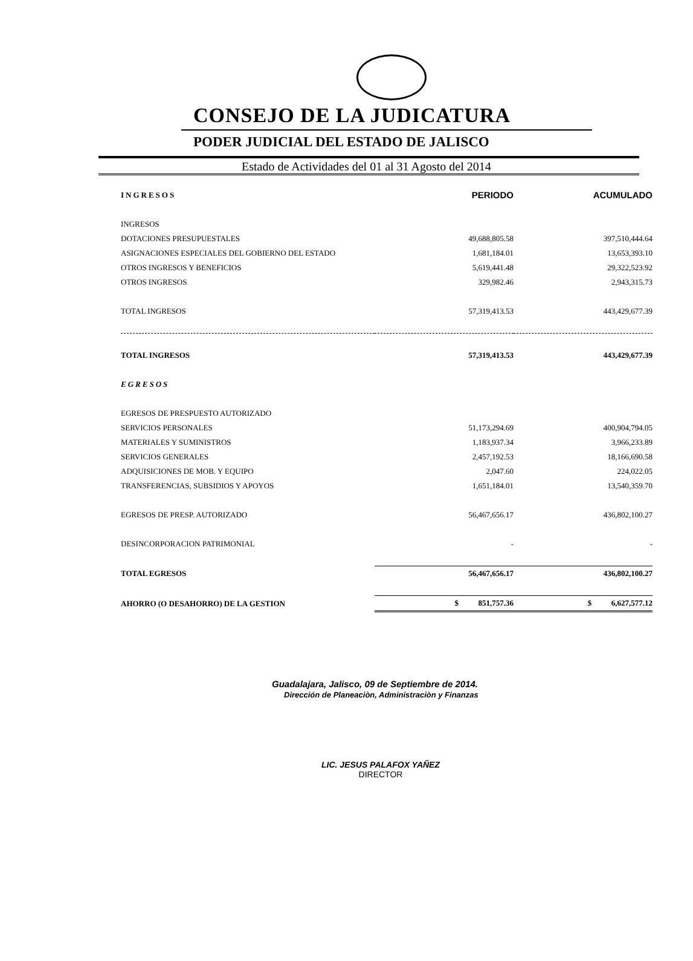CONSEJO DE LA JUDICATURA
PODER JUDICIAL DEL ESTADO DE JALISCO
Estado de Actividades del 01 al 31 Agosto del 2014
| INGRESOS | PERIODO | ACUMULADO |
| --- | --- | --- |
| INGRESOS | | |
| DOTACIONES PRESUPUESTALES | 49,688,805.58 | 397,510,444.64 |
| ASIGNACIONES ESPECIALES DEL GOBIERNO DEL ESTADO | 1,681,184.01 | 13,653,393.10 |
| OTROS INGRESOS Y BENEFICIOS | 5,619,441.48 | 29,322,523.92 |
| OTROS INGRESOS | 329,982.46 | 2,943,315.73 |
| TOTAL INGRESOS | 57,319,413.53 | 443,429,677.39 |
| TOTAL INGRESOS | 57,319,413.53 | 443,429,677.39 |
| EGRESOS | | |
| EGRESOS DE PRESPUESTO AUTORIZADO | | |
| SERVICIOS PERSONALES | 51,173,294.69 | 400,904,794.05 |
| MATERIALES Y SUMINISTROS | 1,183,937.34 | 3,966,233.89 |
| SERVICIOS GENERALES | 2,457,192.53 | 18,166,690.58 |
| ADQUISICIONES DE MOB. Y EQUIPO | 2,047.60 | 224,022.05 |
| TRANSFERENCIAS, SUBSIDIOS Y APOYOS | 1,651,184.01 | 13,540,359.70 |
| EGRESOS DE PRESP. AUTORIZADO | 56,467,656.17 | 436,802,100.27 |
| DESINCORPORACION PATRIMONIAL | - | - |
| TOTAL EGRESOS | 56,467,656.17 | 436,802,100.27 |
| AHORRO (O DESAHORRO) DE LA GESTION | $ 851,757.36 | $ 6,627,577.12 |
Guadalajara, Jalisco, 09 de Septiembre de 2014.
Dirección de Planeaciòn, Administraciòn y Finanzas
LIC. JESUS PALAFOX YAÑEZ
DIRECTOR